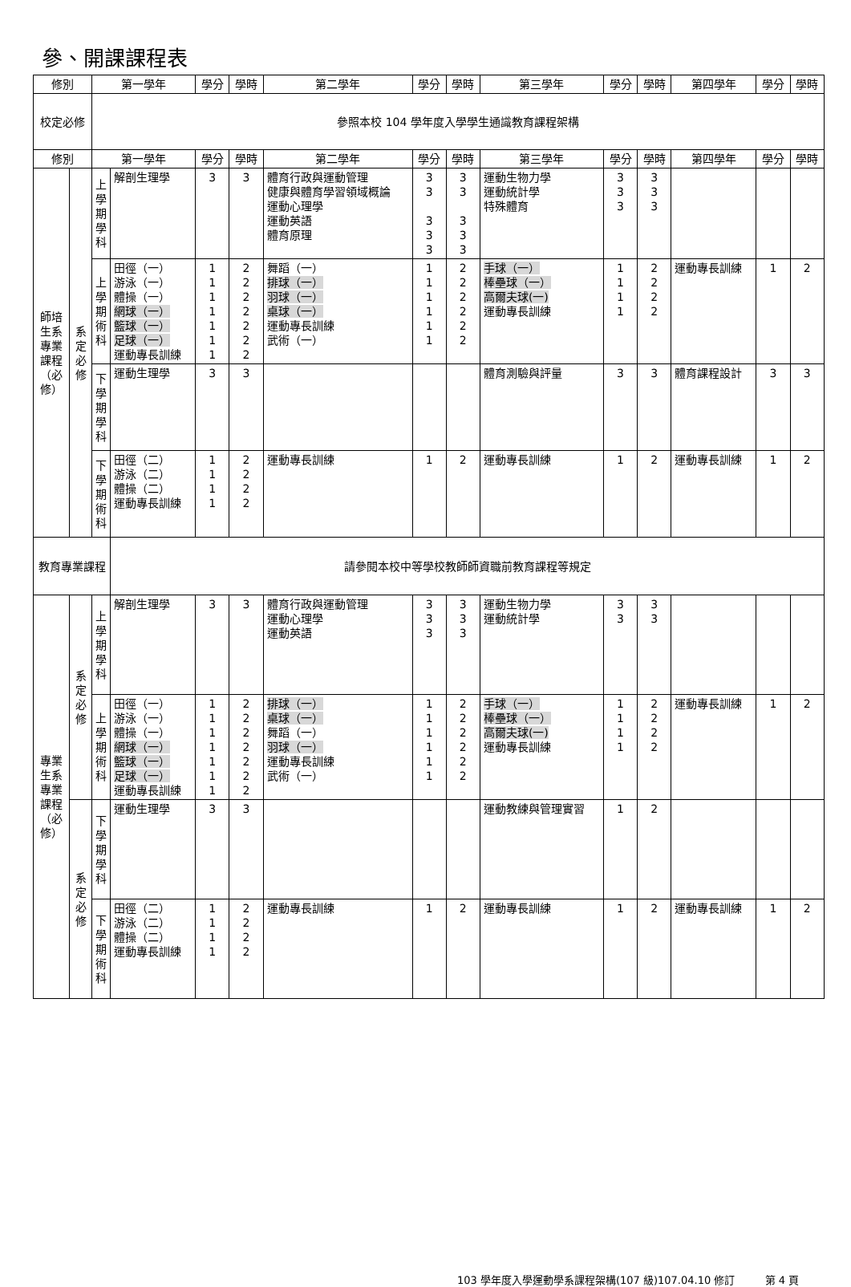參、開課課程表
| 修別 | | 第一學年 | | 學分 | 學時 | 第二學年 | 學分 | 學時 | 第三學年 | 學分 | 學時 | 第四學年 | 學分 | 學時 |
| --- | --- | --- | --- | --- | --- | --- | --- | --- | --- | --- | --- | --- | --- | --- |
| 校定必修 | | 參照本校 104 學年度入學學生通識教育課程架構 | | | | | | | | | | | | |
| 修別 | | 第一學年 | | 學分 | 學時 | 第二學年 | 學分 | 學時 | 第三學年 | 學分 | 學時 | 第四學年 | 學分 | 學時 |
| 師培生系專業課程（必修） | 系定必修 | 上學期學科 | 解剖生理學 | 3 | 3 | 體育行政與運動管理 健康與體育學習領域概論 運動心理學 運動英語 體育原理 | 3 3 3 3 3 | 3 3 3 3 3 | 運動生物力學 運動統計學 特殊體育 | 3 3 3 | 3 3 3 | | | |
| | | 上學期術科 | 田徑（一） 游泳（一） 體操（一） 網球（一） 籃球（一） 足球（一） 運動專長訓練 | 1 1 1 1 1 1 1 | 2 2 2 2 2 2 2 | 舞蹈（一） 排球（一） 羽球（一） 桌球（一） 運動專長訓練 武術（一） | 1 1 1 1 1 1 | 2 2 2 2 2 2 | 手球（一） 棒壘球（一） 高爾夫球(一) 運動專長訓練 | 1 1 1 1 | 2 2 2 2 | 運動專長訓練 | 1 | 2 |
| | | 下學期學科 | 運動生理學 | 3 | 3 | | | | 體育測驗與評量 | 3 | 3 | 體育課程設計 | 3 | 3 |
| | | 下學期術科 | 田徑（二） 游泳（二） 體操（二） 運動專長訓練 | 1 1 1 1 | 2 2 2 2 | 運動專長訓練 | 1 | 2 | 運動專長訓練 | 1 | 2 | 運動專長訓練 | 1 | 2 |
| 教育專業課程 | | | 請參閱本校中等學校教師師資職前教育課程等規定 | | | | | | | | | | | |
| 專業生系專業課程（必修） | 系定必修 | 上學期學科 | 解剖生理學 | 3 | 3 | 體育行政與運動管理 運動心理學 運動英語 | 3 3 3 | 3 3 3 | 運動生物力學 運動統計學 | 3 3 | 3 3 | | | |
| | | 上學期術科 | 田徑（一） 游泳（一） 體操（一） 網球（一） 籃球（一） 足球（一） 運動專長訓練 | 1 1 1 1 1 1 1 | 2 2 2 2 2 2 2 | 排球（一） 桌球（一） 舞蹈（一） 羽球（一） 運動專長訓練 武術（一） | 1 1 1 1 1 1 | 2 2 2 2 2 2 | 手球（一） 棒壘球（一） 高爾夫球(一) 運動專長訓練 | 1 1 1 1 | 2 2 2 2 | 運動專長訓練 | 1 | 2 |
| | 系定必修 | 下學期學科 | 運動生理學 | 3 | 3 | | | | 運動教練與管理實習 | 1 | 2 | | | |
| | | 下學期術科 | 田徑（二） 游泳（二） 體操（二） 運動專長訓練 | 1 1 1 1 | 2 2 2 2 | 運動專長訓練 | 1 | 2 | 運動專長訓練 | 1 | 2 | 運動專長訓練 | 1 | 2 |
103 學年度入學運動學系課程架構(107 級)107.04.10 修訂 第 4 頁